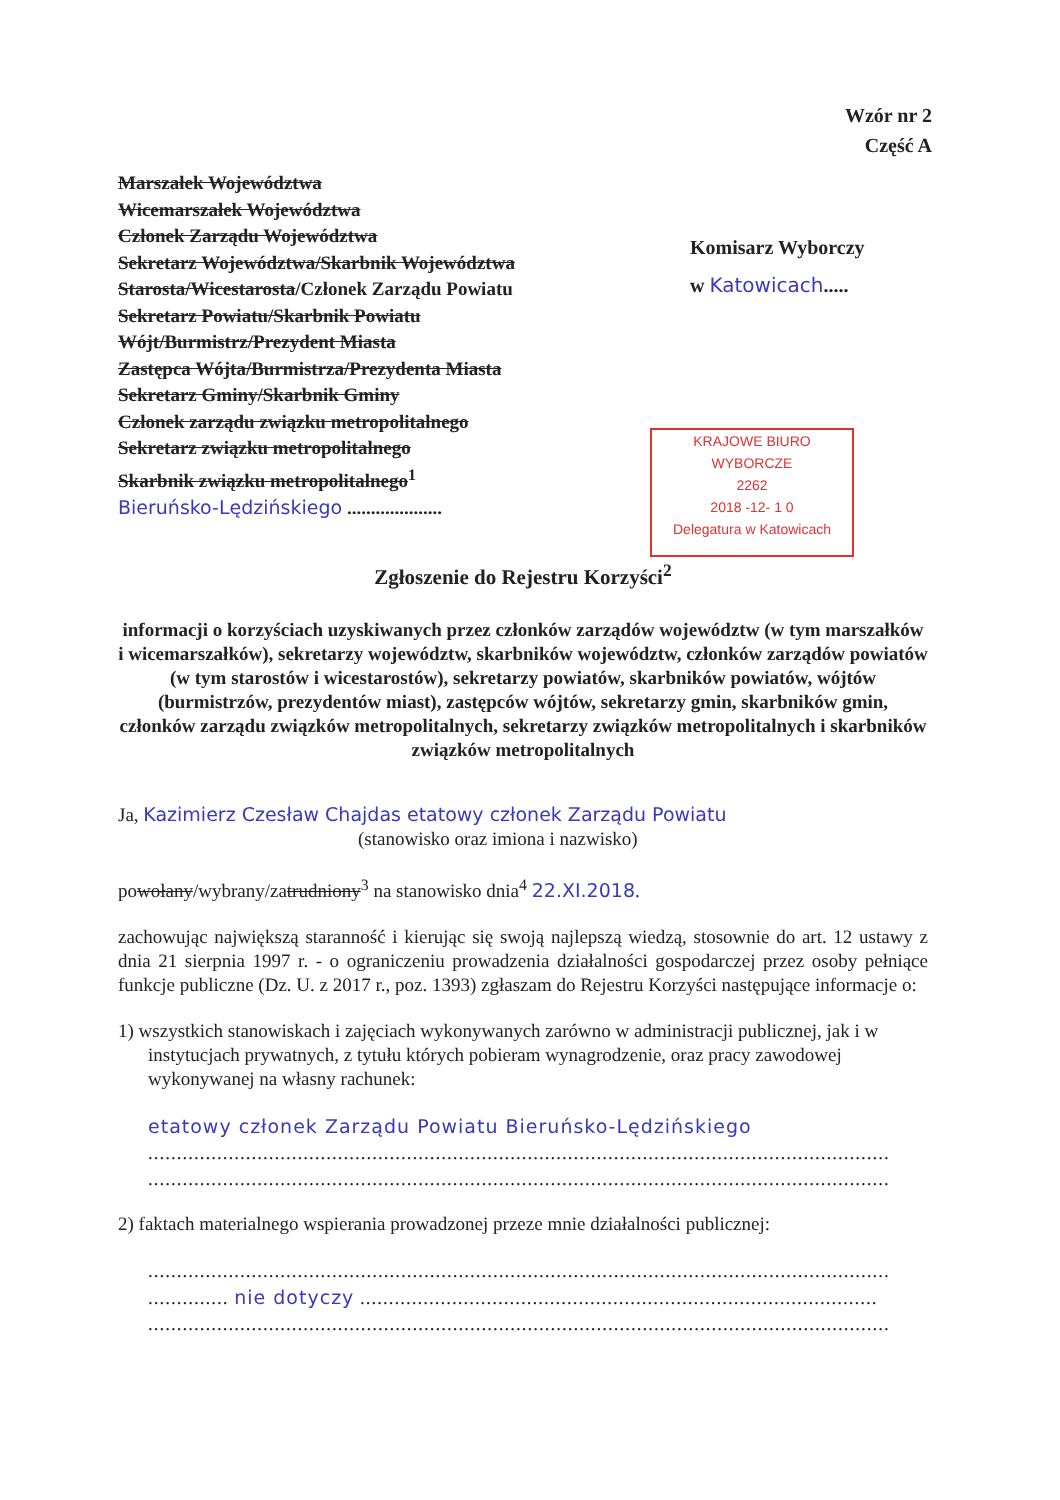Wzór nr 2
Część A
Marszałek Województwa
Wicemarszałek Województwa
Członek Zarządu Województwa
Sekretarz Województwa/Skarbnik Województwa
Starosta/Wicestarosta/Członek Zarządu Powiatu
Sekretarz Powiatu/Skarbnik Powiatu
Wójt/Burmistrz/Prezydent Miasta
Zastępca Wójta/Burmistrza/Prezydenta Miasta
Sekretarz Gminy/Skarbnik Gminy
Członek zarządu związku metropolitalnego
Sekretarz związku metropolitalnego
Skarbnik związku metropolitalnego<sup>1</sup>
Bieruńsko-Lędzińskiego ....................
Komisarz Wyborczy
w Katowicach.....
KRAJOWE BIURO WYBORCZE
2262
2018 -12- 1 0
Delegatura w Katowicach
Zgłoszenie do Rejestru Korzyści<sup>2</sup>
informacji o korzyściach uzyskiwanych przez członków zarządów województw (w tym marszałków i wicemarszałków), sekretarzy województw, skarbników województw, członków zarządów powiatów (w tym starostów i wicestarostów), sekretarzy powiatów, skarbników powiatów, wójtów (burmistrzów, prezydentów miast), zastępców wójtów, sekretarzy gmin, skarbników gmin, członków zarządu związków metropolitalnych, sekretarzy związków metropolitalnych i skarbników związków metropolitalnych
Ja, Kazimierz Czesław Chajdas etatowy członek Zarządu Powiatu
(stanowisko oraz imiona i nazwisko)
powołany/wybrany/zatrudniony<sup>3</sup> na stanowisko dnia<sup>4</sup> 22.XI.2018.
zachowując największą staranność i kierując się swoją najlepszą wiedzą, stosownie do art. 12 ustawy z dnia 21 sierpnia 1997 r. - o ograniczeniu prowadzenia działalności gospodarczej przez osoby pełniące funkcje publiczne (Dz. U. z 2017 r., poz. 1393) zgłaszam do Rejestru Korzyści następujące informacje o:
1) wszystkich stanowiskach i zajęciach wykonywanych zarówno w administracji publicznej, jak i w instytucjach prywatnych, z tytułu których pobieram wynagrodzenie, oraz pracy zawodowej wykonywanej na własny rachunek:
etatowy członek Zarządu Powiatu Bieruńsko-Lędzińskiego
.................................................................................................................................
.................................................................................................................................
2) faktach materialnego wspierania prowadzonej przeze mnie działalności publicznej:
.................................................................................................................................
.............. nie dotyczy ..........................................................................................
.................................................................................................................................